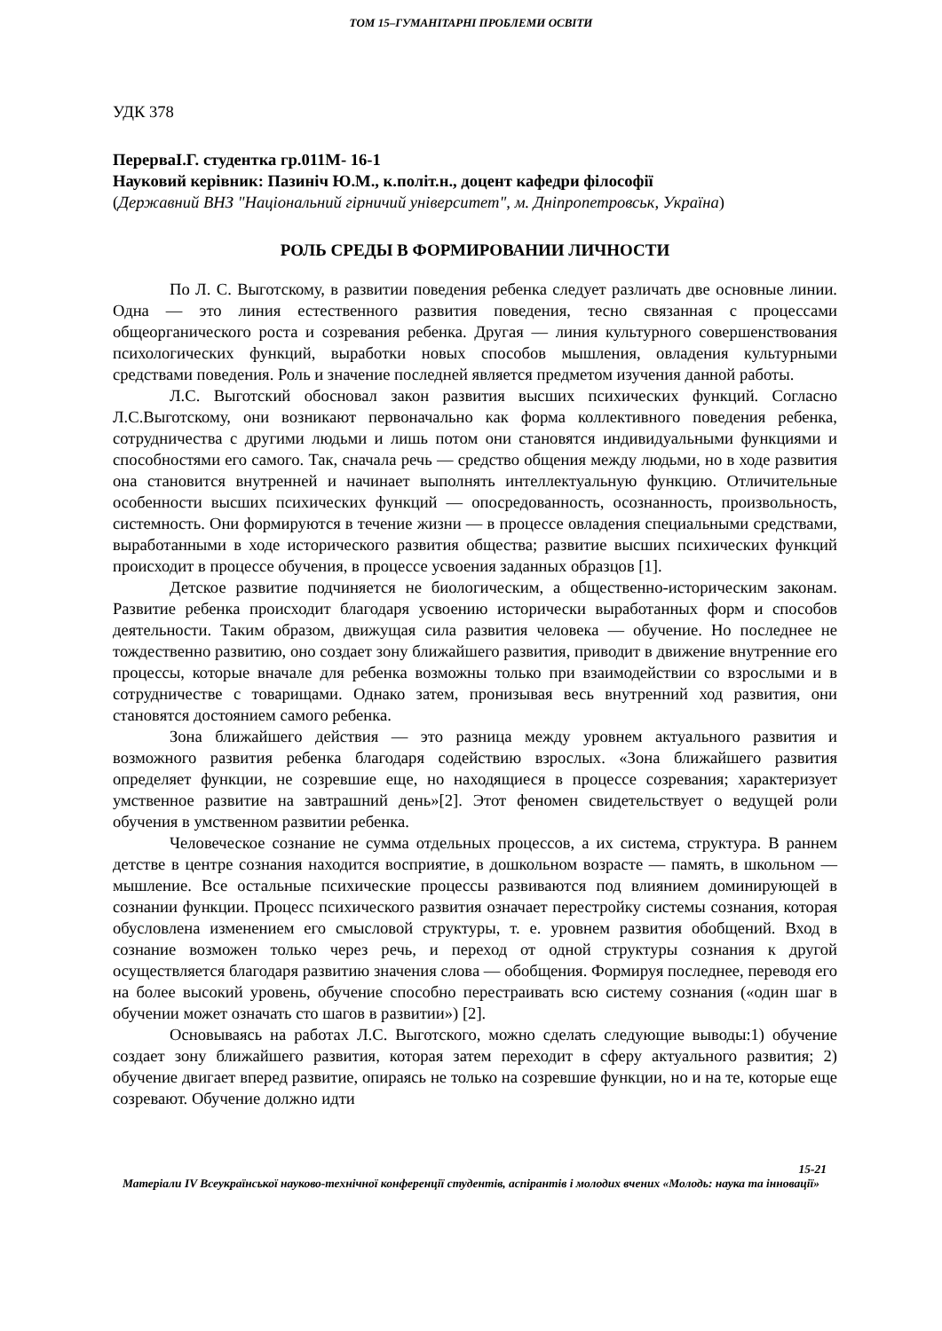ТОМ 15–ГУМАНІТАРНІ ПРОБЛЕМИ ОСВІТИ
УДК 378
ПерерваІ.Г. студентка гр.011М- 16-1
Науковий керівник: Пазиніч Ю.М., к.політ.н., доцент кафедри філософії
(Державний ВНЗ "Національний гірничий університет", м. Дніпропетровськ, Україна)
РОЛЬ СРЕДЫ В ФОРМИРОВАНИИ ЛИЧНОСТИ
По Л. С. Выготскому, в развитии поведения ребенка следует различать две основные линии. Одна — это линия естественного развития поведения, тесно связанная с процессами общеорганического роста и созревания ребенка. Другая — линия культурного совершенствования психологических функций, выработки новых способов мышления, овладения культурными средствами поведения. Роль и значение последней является предметом изучения данной работы.
Л.С. Выготский обосновал закон развития высших психических функций. Согласно Л.С.Выготскому, они возникают первоначально как форма коллективного поведения ребенка, сотрудничества с другими людьми и лишь потом они становятся индивидуальными функциями и способностями его самого. Так, сначала речь — средство общения между людьми, но в ходе развития она становится внутренней и начинает выполнять интеллектуальную функцию. Отличительные особенности высших психических функций — опосредованность, осознанность, произвольность, системность. Они формируются в течение жизни — в процессе овладения специальными средствами, выработанными в ходе исторического развития общества; развитие высших психических функций происходит в процессе обучения, в процессе усвоения заданных образцов [1].
Детское развитие подчиняется не биологическим, а общественно-историческим законам. Развитие ребенка происходит благодаря усвоению исторически выработанных форм и способов деятельности. Таким образом, движущая сила развития человека — обучение. Но последнее не тождественно развитию, оно создает зону ближайшего развития, приводит в движение внутренние его процессы, которые вначале для ребенка возможны только при взаимодействии со взрослыми и в сотрудничестве с товарищами. Однако затем, пронизывая весь внутренний ход развития, они становятся достоянием самого ребенка.
Зона ближайшего действия — это разница между уровнем актуального развития и возможного развития ребенка благодаря содействию взрослых. «Зона ближайшего развития определяет функции, не созревшие еще, но находящиеся в процессе созревания; характеризует умственное развитие на завтрашний день»[2]. Этот феномен свидетельствует о ведущей роли обучения в умственном развитии ребенка.
Человеческое сознание не сумма отдельных процессов, а их система, структура. В раннем детстве в центре сознания находится восприятие, в дошкольном возрасте — память, в школьном — мышление. Все остальные психические процессы развиваются под влиянием доминирующей в сознании функции. Процесс психического развития означает перестройку системы сознания, которая обусловлена изменением его смысловой структуры, т. е. уровнем развития обобщений. Вход в сознание возможен только через речь, и переход от одной структуры сознания к другой осуществляется благодаря развитию значения слова — обобщения. Формируя последнее, переводя его на более высокий уровень, обучение способно перестраивать всю систему сознания («один шаг в обучении может означать сто шагов в развитии») [2].
Основываясь на работах Л.С. Выготского, можно сделать следующие выводы:1) обучение создает зону ближайшего развития, которая затем переходит в сферу актуального развития; 2) обучение двигает вперед развитие, опираясь не только на созревшие функции, но и на те, которые еще созревают. Обучение должно идти
15-21
Матеріали IV Всеукраїнської науково-технічної конференції студентів, аспірантів і молодих вчених «Молодь: наука та інновації»